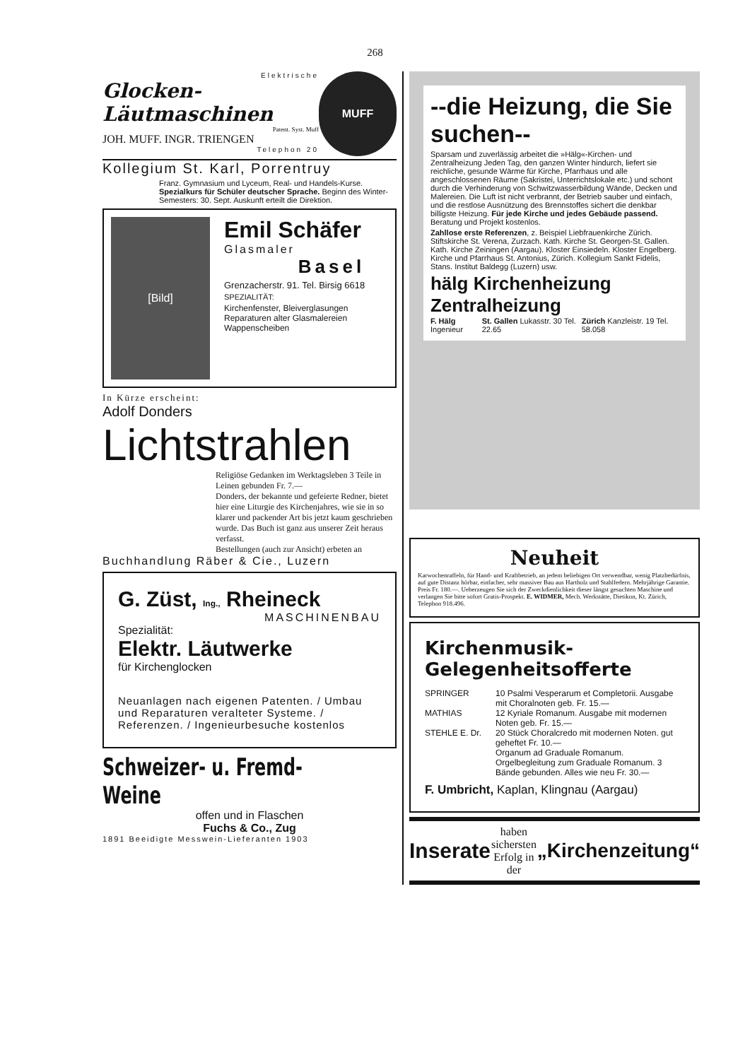268
Elektrische
Glocken-
Läutmaschinen
Patent. Syst. Muff
JOH. MUFF. INGR. TRIENGEN
Telephon 20
MUFF
Kollegium St. Karl, Porrentruy
Franz. Gymnasium und Lyceum, Real- und Handels-Kurse. Spezialkurs für Schüler deutscher Sprache. Beginn des Winter-Semesters: 30. Sept. Auskunft erteilt die Direktion.
[Bild]
Emil Schäfer
Glasmaler
Basel
Grenzacherstr. 91. Tel. Birsig 6618
SPEZIALITÄT:
Kirchenfenster, Bleiverglasungen
Reparaturen alter Glasmalereien
Wappenscheiben
In Kürze erscheint:
Adolf Donders
Lichtstrahlen
Religiöse Gedanken im Werktagsleben 3 Teile in Leinen gebunden Fr. 7.—
Donders, der bekannte und gefeierte Redner, bietet hier eine Liturgie des Kirchenjahres, wie sie in so klarer und packender Art bis jetzt kaum geschrieben wurde. Das Buch ist ganz aus unserer Zeit heraus verfasst.
Bestellungen (auch zur Ansicht) erbeten an
Buchhandlung Räber & Cie., Luzern
G. Züst, Ing., Rheineck
MASCHINENBAU
Spezialität:
Elektr. Läutwerke
für Kirchenglocken
Neuanlagen nach eigenen Patenten. / Umbau und Reparaturen veralteter Systeme. / Referenzen. / Ingenieurbesuche kostenlos
Schweizer- u. Fremd-Weine
offen und in Flaschen
Fuchs & Co., Zug
1891 Beeidigte Messwein-Lieferanten 1903
--die Heizung, die Sie suchen--
Sparsam und zuverlässig arbeitet die »Hälg«-Kirchen- und Zentralheizung Jeden Tag, den ganzen Winter hindurch, liefert sie reichliche, gesunde Wärme für Kirche, Pfarrhaus und alle angeschlossenen Räume (Sakristei, Unterrichtslokale etc.) und schont durch die Verhinderung von Schwitzwasserbildung Wände, Decken und Malereien. Die Luft ist nicht verbrannt, der Betrieb sauber und einfach, und die restlose Ausnützung des Brennstoffes sichert die denkbar billigste Heizung. Für jede Kirche und jedes Gebäude passend. Beratung und Projekt kostenlos.
Zahllose erste Referenzen, z. Beispiel Liebfrauenkirche Zürich. Stiftskirche St. Verena, Zurzach. Kath. Kirche St. Georgen-St. Gallen. Kath. Kirche Zeiningen (Aargau). Kloster Einsiedeln. Kloster Engelberg. Kirche und Pfarrhaus St. Antonius, Zürich. Kollegium Sankt Fidelis, Stans. Institut Baldegg (Luzern) usw.
hälg Kirchenheizung Zentralheizung
F. Hälg Ingenieur St. Gallen Lukasstr. 30 Tel. 22.65 Zürich Kanzleistr. 19 Tel. 58.058
Neuheit
Karwochenraffeln, für Hand- und Kraftbetrieb, an jedem beliebigen Ort verwendbar, wenig Platzbedürfnis, auf gute Distanz hörbar, einfacher, sehr massiver Bau aus Hartholz und Stahlfedern. Mehrjährige Garantie. Preis Fr. 180.—. Ueberzeugen Sie sich der Zweckdienlichkeit dieser längst gesuchten Maschine und verlangen Sie bitte sofort Gratis-Prospekt. E. WIDMER, Mech. Werkstätte, Dietikon, Kt. Zürich, Telephon 918.496.
Kirchenmusik-Gelegenheitsofferte
SPRINGER 10 Psalmi Vesperarum et Completorii. Ausgabe mit Choralnoten geb. Fr. 15.—
MATHIAS 12 Kyriale Romanum. Ausgabe mit modernen Noten geb. Fr. 15.—
STEHLE E. Dr. 20 Stück Choralcredo mit modernen Noten. gut geheftet Fr. 10.—
Organum ad Graduale Romanum. Orgelbegleitung zum Graduale Romanum. 3 Bände gebunden. Alles wie neu Fr. 30.—
F. Umbricht, Kaplan, Klingnau (Aargau)
Inserate haben sichersten
Erfolg in der „Kirchenzeitung“